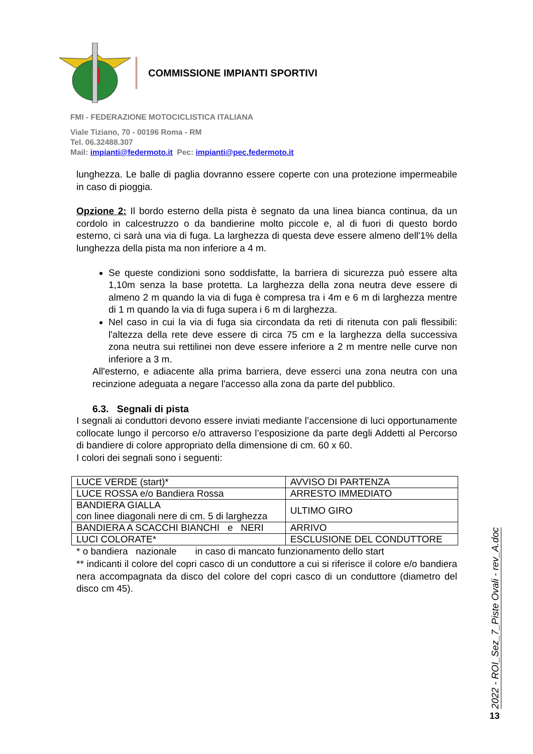COMMISSIONE IMPIANTI SPORTIVI
FMI - FEDERAZIONE MOTOCICLISTICA ITALIANA
Viale Tiziano, 70 - 00196 Roma - RM
Tel. 06.32488.307
Mail: impianti@federmoto.it Pec: impianti@pec.federmoto.it
lunghezza. Le balle di paglia dovranno essere coperte con una protezione impermeabile in caso di pioggia.
Opzione 2: Il bordo esterno della pista è segnato da una linea bianca continua, da un cordolo in calcestruzzo o da bandierine molto piccole e, al di fuori di questo bordo esterno, ci sarà una via di fuga. La larghezza di questa deve essere almeno dell'1% della lunghezza della pista ma non inferiore a 4 m.
Se queste condizioni sono soddisfatte, la barriera di sicurezza può essere alta 1,10m senza la base protetta. La larghezza della zona neutra deve essere di almeno 2 m quando la via di fuga è compresa tra i 4m e 6 m di larghezza mentre di 1 m quando la via di fuga supera i 6 m di larghezza.
Nel caso in cui la via di fuga sia circondata da reti di ritenuta con pali flessibili: l'altezza della rete deve essere di circa 75 cm e la larghezza della successiva zona neutra sui rettilinei non deve essere inferiore a 2 m mentre nelle curve non inferiore a 3 m.
All'esterno, e adiacente alla prima barriera, deve esserci una zona neutra con una recinzione adeguata a negare l'accesso alla zona da parte del pubblico.
6.3. Segnali di pista
I segnali ai conduttori devono essere inviati mediante l’accensione di luci opportunamente collocate lungo il percorso e/o attraverso l’esposizione da parte degli Addetti al Percorso di bandiere di colore appropriato della dimensione di cm. 60 x 60.
I colori dei segnali sono i seguenti:
| LUCE VERDE (start)* | AVVISO DI PARTENZA |
| LUCE ROSSA e/o Bandiera Rossa | ARRESTO IMMEDIATO |
| BANDIERA GIALLA con linee diagonali nere di cm. 5 di larghezza | ULTIMO GIRO |
| BANDIERA A SCACCHI BIANCHI e NERI | ARRIVO |
| LUCI COLORATE* | ESCLUSIONE DEL CONDUTTORE |
* o bandiera nazionale in caso di mancato funzionamento dello start
** indicanti il colore del copri casco di un conduttore a cui si riferisce il colore e/o bandiera nera accompagnata da disco del colore del copri casco di un conduttore (diametro del disco cm 45).
2022 - ROI_Sez_7_Piste Ovali - rev_A.doc
13